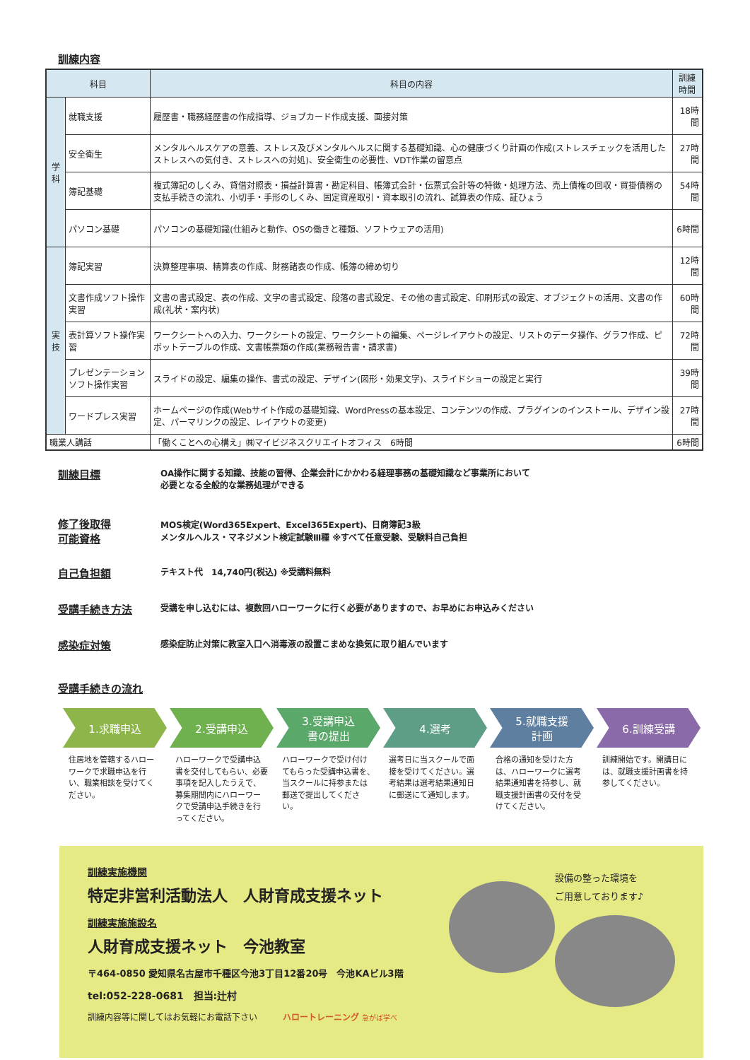訓練内容
| 科目 | | 科目の内容 | 訓練時間 |
| --- | --- | --- | --- |
| 学 科 | 就職支援 | 履歴書・職務経歴書の作成指導、ジョブカード作成支援、面接対策 | 18時間 |
| | 安全衛生 | メンタルヘルスケアの意義、ストレス及びメンタルヘルスに関する基礎知識、心の健康づくり計画の作成(ストレスチェックを活用したストレスへの気付き、ストレスへの対処)、安全衛生の必要性、VDT作業の留意点 | 27時間 |
| | 簿記基礎 | 複式簿記のしくみ、貸借対照表・損益計算書・勘定科目、帳簿式会計・伝票式会計等の特徴・処理方法、売上債権の回収・買掛債務の支払手続きの流れ、小切手・手形のしくみ、固定資産取引・資本取引の流れ、試算表の作成、証ひょう | 54時間 |
| | パソコン基礎 | パソコンの基礎知識(仕組みと動作、OSの働きと種類、ソフトウェアの活用) | 6時間 |
| 実 技 | 簿記実習 | 決算整理事項、精算表の作成、財務諸表の作成、帳簿の締め切り | 12時間 |
| | 文書作成ソフト操作実習 | 文書の書式設定、表の作成、文字の書式設定、段落の書式設定、その他の書式設定、印刷形式の設定、オブジェクトの活用、文書の作成(礼状・案内状) | 60時間 |
| | 表計算ソフト操作実習 | ワークシートへの入力、ワークシートの設定、ワークシートの編集、ページレイアウトの設定、リストのデータ操作、グラフ作成、ピボットテーブルの作成、文書帳票類の作成(業務報告書・請求書) | 72時間 |
| | プレゼンテーションソフト操作実習 | スライドの設定、編集の操作、書式の設定、デザイン(図形・効果文字)、スライドショーの設定と実行 | 39時間 |
| | ワードプレス実習 | ホームページの作成(Webサイト作成の基礎知識、WordPressの基本設定、コンテンツの作成、プラグインのインストール、デザイン設定、パーマリンクの設定、レイアウトの変更) | 27時間 |
| 職業人講話 | | 「働くことへの心構え」㈱マイビジネスクリエイトオフィス 6時間 | 6時間 |
訓練目標
OA操作に関する知識、技能の習得、企業会計にかかわる経理事務の基礎知識など事業所において
必要となる全般的な業務処理ができる
修了後取得
可能資格
MOS検定(Word365Expert、Excel365Expert)、日商簿記3級
メンタルヘルス・マネジメント検定試験Ⅲ種 ※すべて任意受験、受験料自己負担
自己負担額
テキスト代　14,740円(税込) ※受講料無料
受講手続き方法
受講を申し込むには、複数回ハローワークに行く必要がありますので、お早めにお申込みください
感染症対策
感染症防止対策に教室入口へ消毒液の設置こまめな換気に取り組んでいます
受講手続きの流れ
1.求職申込
住居地を管轄するハローワークで求職申込を行い、職業相談を受けてください。
2.受講申込
ハローワークで受講申込書を交付してもらい、必要事項を記入したうえで、募集期間内にハローワークで受講申込手続きを行ってください。
3.受講申込
書の提出
ハローワークで受け付けてもらった受講申込書を、当スクールに持参または郵送で提出してください。
4.選考
選考日に当スクールで面接を受けてください。選考結果は選考結果通知日に郵送にて通知します。
5.就職支援
計画
合格の通知を受けた方は、ハローワークに選考結果通知書を持参し、就職支援計画書の交付を受けてください。
6.訓練受講
訓練開始です。開講日には、就職支援計画書を持参してください。
訓練実施機関
特定非営利活動法人　人財育成支援ネット
訓練実施施設名
人財育成支援ネット　今池教室
〒464-0850 愛知県名古屋市千種区今池3丁目12番20号　今池KAビル3階
tel:052-228-0681　担当:辻村
訓練内容等に関してはお気軽にお電話下さい　　　ハロートレーニング 急がば学べ
設備の整った環境を
ご用意しております♪